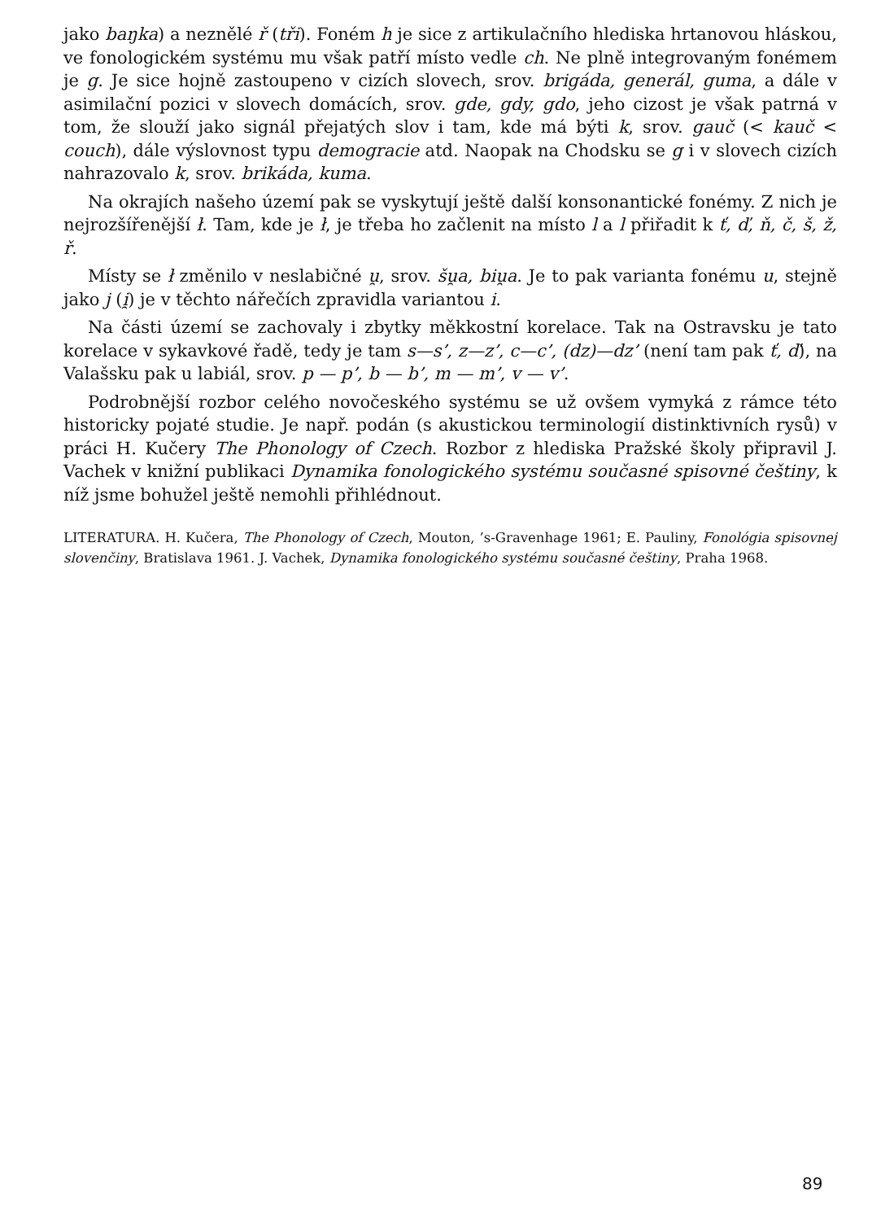jako baŋka) a neznělé ř (tři). Foném h je sice z artikulačního hlediska hrtanovou hláskou, ve fonologickém systému mu však patří místo vedle ch. Ne plně integrovaným fonémem je g. Je sice hojně zastoupeno v cizích slovech, srov. brigáda, generál, guma, a dále v asimilační pozici v slovech domácích, srov. gde, gdy, gdo, jeho cizost je však patrná v tom, že slouží jako signál přejatých slov i tam, kde má býti k, srov. gauč (< kauč < couch), dále výslovnost typu demogracie atd. Naopak na Chodsku se g i v slovech cizích nahrazovalo k, srov. brikáda, kuma.
Na okrajích našeho území pak se vyskytují ještě další konsonantické fonémy. Z nich je nejrozšířenější ł. Tam, kde je ł, je třeba ho začlenit na místo l a l přiřadit k ť, ď, ň, č, š, ž, ř.
Místy se ł změnilo v neslabičné u̯, srov. šu̯a, biu̯a. Je to pak varianta fonému u, stejně jako j (i̯) je v těchto nářečích zpravidla variantou i.
Na části území se zachovaly i zbytky měkkostní korelace. Tak na Ostravsku je tato korelace v sykavkové řadě, tedy je tam s—s’, z—z’, c—c’, (dz)—dz’ (není tam pak ť, ď), na Valašsku pak u labiál, srov. p — p’, b — b’, m — m’, v — v’.
Podrobnější rozbor celého novočeského systému se už ovšem vymyká z rámce této historicky pojaté studie. Je např. podán (s akustickou terminologií distinktivních rysů) v práci H. Kučery The Phonology of Czech. Rozbor z hlediska Pražské školy připravil J. Vachek v knižní publikaci Dynamika fonologického systému současné spisovné češtiny, k níž jsme bohužel ještě nemohli přihlédnout.
LITERATURA. H. Kučera, The Phonology of Czech, Mouton, ’s-Gravenhage 1961; E. Pauliny, Fonológia spisovnej slovenčiny, Bratislava 1961. J. Vachek, Dynamika fonologického systému současné češtiny, Praha 1968.
89